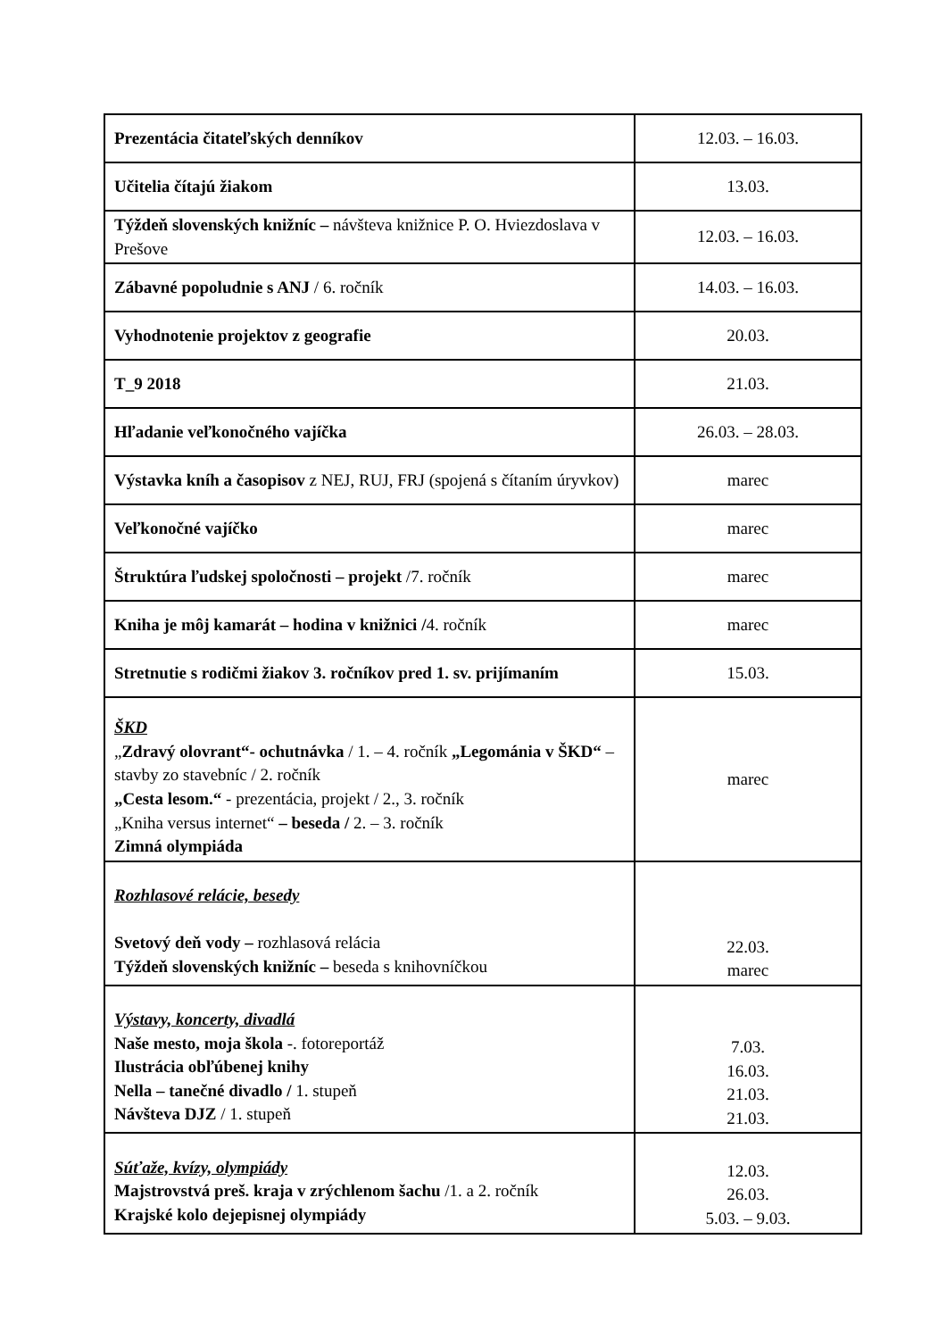| Prezentácia čitateľských denníkov | 12.03. – 16.03. |
| Učitelia čítajú žiakom | 13.03. |
| Týždeň slovenských knižníc – návšteva knižnice P. O. Hviezdoslava v Prešove | 12.03. – 16.03. |
| Zábavné popoludnie s ANJ / 6. ročník | 14.03. – 16.03. |
| Vyhodnotenie projektov z geografie | 20.03. |
| T_9 2018 | 21.03. |
| Hľadanie veľkonočného vajíčka | 26.03. – 28.03. |
| Výstavka kníh a časopisov z NEJ, RUJ, FRJ (spojená s čítaním úryvkov) | marec |
| Veľkonočné vajíčko | marec |
| Štruktúra ľudskej spoločnosti – projekt /7. ročník | marec |
| Kniha je môj kamarát – hodina v knižnici / 4. ročník | marec |
| Stretnutie s rodičmi žiakov 3. ročníkov pred 1. sv. prijímaním | 15.03. |
| ŠKD „ Zdravý olovrant“- ochutnávka / 1. – 4. ročník „Legománia v ŠKD“ –stavby zo stavebníc / 2. ročník „Cesta lesom.“ - prezentácia, projekt / 2., 3. ročník „Kniha versus internet“ – beseda / 2. – 3. ročník Zimná olympiáda | marec |
| Rozhlasové relácie, besedy Svetový deň vody – rozhlasová relácia Týždeň slovenských knižníc – beseda s knihovníčkou | 22.03. marec |
| Výstavy, koncerty, divadlá Naše mesto, moja škola -. fotoreportáž Ilustrácia obľúbenej knihy Nella – tanečné divadlo / 1. stupeň Návšteva DJZ / 1. stupeň | 7.03. 16.03. 21.03. 21.03. |
| Súťaže, kvízy, olympiády Majstrovstvá preš. kraja v zrýchlenom šachu /1. a 2. ročník Krajské kolo dejepisnej olympiády | 12.03. 26.03. 5.03. – 9.03. |